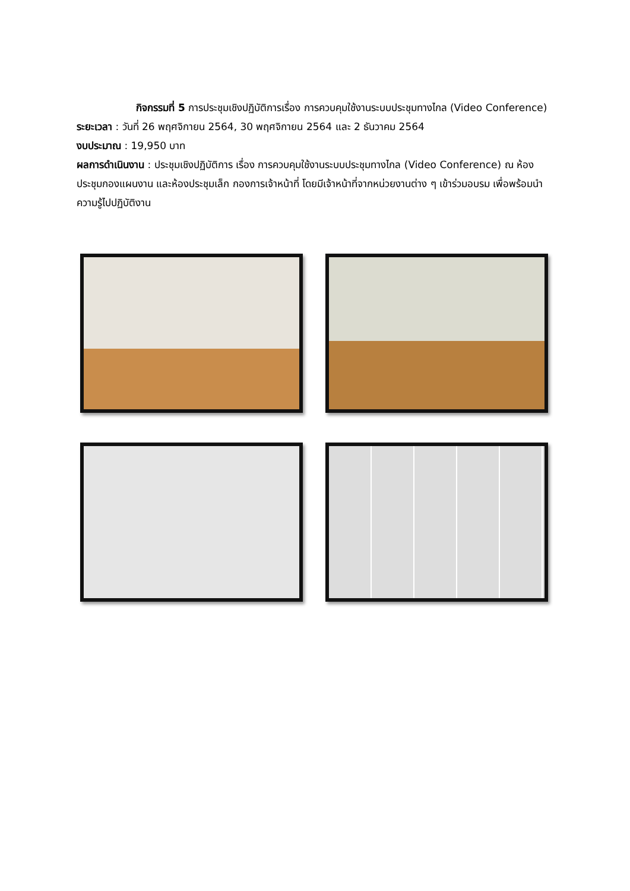กิจกรรมที่ 5 การประชุมเชิงปฏิบัติการเรื่อง การควบคุมใช้งานระบบประชุมทางไกล (Video Conference)
ระยะเวลา : วันที่ 26 พฤศจิกายน 2564, 30 พฤศจิกายน 2564 และ 2 ธันวาคม 2564
งบประมาณ : 19,950 บาท
ผลการดำเนินงาน : ประชุมเชิงปฏิบัติการ เรื่อง การควบคุมใช้งานระบบประชุมทางไกล (Video Conference) ณ ห้องประชุมกองแผนงาน และห้องประชุมเล็ก กองการเจ้าหน้าที่ โดยมีเจ้าหน้าที่จากหน่วยงานต่าง ๆ เข้าร่วมอบรม เพื่อพร้อมนำความรู้ไปปฏิบัติงาน